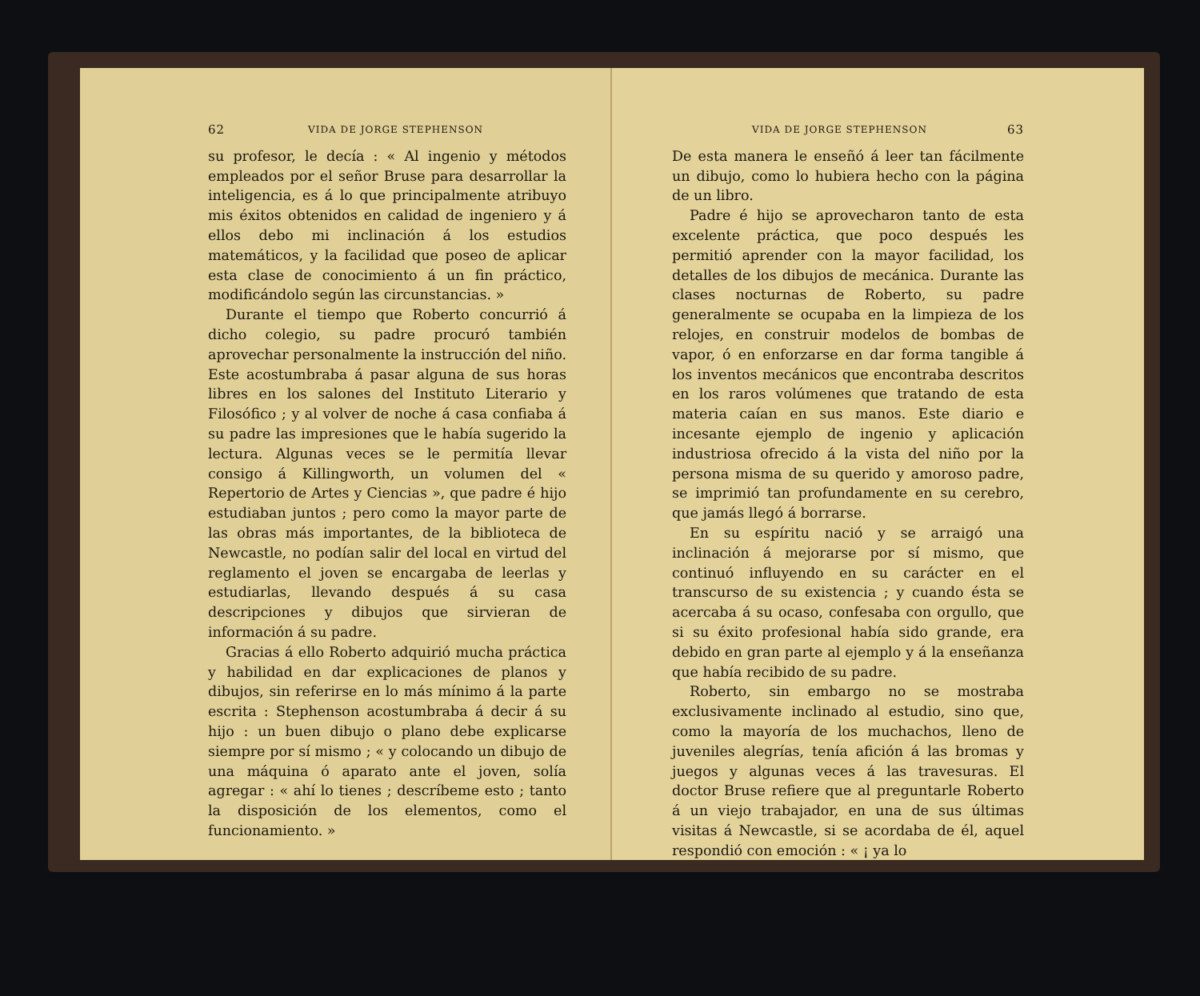62 VIDA DE JORGE STEPHENSON
su profesor, le decía : « Al ingenio y métodos empleados por el señor Bruse para desarrollar la inteligencia, es á lo que principalmente atribuyo mis éxitos obtenidos en calidad de ingeniero y á ellos debo mi inclinación á los estudios matemáticos, y la facilidad que poseo de aplicar esta clase de conocimiento á un fin práctico, modificándolo según las circunstancias. »
Durante el tiempo que Roberto concurrió á dicho colegio, su padre procuró también aprovechar personalmente la instrucción del niño. Este acostumbraba á pasar alguna de sus horas libres en los salones del Instituto Literario y Filosófico ; y al volver de noche á casa confiaba á su padre las impresiones que le había sugerido la lectura. Algunas veces se le permitía llevar consigo á Killingworth, un volumen del « Repertorio de Artes y Ciencias », que padre é hijo estudiaban juntos ; pero como la mayor parte de las obras más importantes, de la biblioteca de Newcastle, no podían salir del local en virtud del reglamento el joven se encargaba de leerlas y estudiarlas, llevando después á su casa descripciones y dibujos que sirvieran de información á su padre.
Gracias á ello Roberto adquirió mucha práctica y habilidad en dar explicaciones de planos y dibujos, sin referirse en lo más mínimo á la parte escrita : Stephenson acostumbraba á decir á su hijo : un buen dibujo o plano debe explicarse siempre por sí mismo ; « y colocando un dibujo de una máquina ó aparato ante el joven, solía agregar : « ahí lo tienes ; descríbeme esto ; tanto la disposición de los elementos, como el funcionamiento. »
VIDA DE JORGE STEPHENSON 63
De esta manera le enseñó á leer tan fácilmente un dibujo, como lo hubiera hecho con la página de un libro.
Padre é hijo se aprovecharon tanto de esta excelente práctica, que poco después les permitió aprender con la mayor facilidad, los detalles de los dibujos de mecánica. Durante las clases nocturnas de Roberto, su padre generalmente se ocupaba en la limpieza de los relojes, en construir modelos de bombas de vapor, ó en enforzarse en dar forma tangible á los inventos mecánicos que encontraba descritos en los raros volúmenes que tratando de esta materia caían en sus manos. Este diario e incesante ejemplo de ingenio y aplicación industriosa ofrecido á la vista del niño por la persona misma de su querido y amoroso padre, se imprimió tan profundamente en su cerebro, que jamás llegó á borrarse.
En su espíritu nació y se arraigó una inclinación á mejorarse por sí mismo, que continuó influyendo en su carácter en el transcurso de su existencia ; y cuando ésta se acercaba á su ocaso, confesaba con orgullo, que si su éxito profesional había sido grande, era debido en gran parte al ejemplo y á la enseñanza que había recibido de su padre.
Roberto, sin embargo no se mostraba exclusivamente inclinado al estudio, sino que, como la mayoría de los muchachos, lleno de juveniles alegrías, tenía afición á las bromas y juegos y algunas veces á las travesuras. El doctor Bruse refiere que al preguntarle Roberto á un viejo trabajador, en una de sus últimas visitas á Newcastle, si se acordaba de él, aquel respondió con emoción : « ¡ ya lo